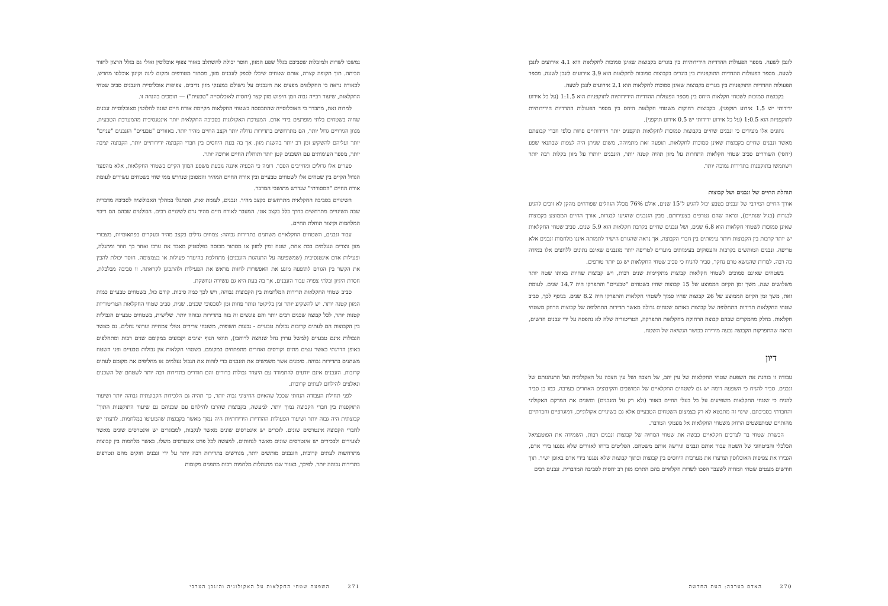לזנבן לשעה. מספר הפעולות ההדדיות הידידותיות בין בוגרים בקבוצות שאינן סמוכות לחקלאות הוא 4.1 אירועים לזנבן לשעה. מספר הפעולות ההדדיות התוקפניות בין בוגרים בקבוצות סמוכות לחקלאות הוא 3.9 אירועים לזנבן לשעה. מספר הפעולות ההדדיות התוקפניות בין בוגרים בקבוצות שאינן סמוכות לחקלאות הוא 2.1 אירועים לזנבן לשעה.
בקבוצות סמוכות לשטחי חקלאות היחס בין מספר הפעולות ההדדיות הידידותיות לתוקפניות הוא 1:1.5 (על כל אירוע ידידותי יש 1.5 אירוע תוקפני). בקבוצות רחוקות משטחי חקלאות היחס בין מספר הפעולות ההדדיות הידידותיות לתוקפניות הוא 1:0.5 (על כל אירוע ידידותי יש 0.5 אירוע תוקפני).
נתונים אלו מעידים כי זנבנים שחיים בקבוצות סמוכות לחקלאות תוקפנים יותר וידידותיים פחות כלפי חברי קבוצתם מאשר זנבנים שחיים בקבוצות שאינן סמוכות לחקלאות. תופעה זאת מתמיהה, משום שניתן היה לצפות שבתנאי שפע (יחסי) השוררים סביב שטחי חקלאות התחרות על מזון תהיה קטנה יותר, הזנבנים יוותרו על מזון בקלות רבה יותר וישתמשו בתוקפנות בתדירות נמוכה יותר.
תוחלת החיים של זנבנים ושל קבוצות
אורך החיים המירבי של זנבנים בטבע יכול להגיע ל־15 שנים, אולם 76% מכלל הגוזלים שפורחים מהקן לא זוכים להגיע לבגרות (בגיל שנתיים), ונראה שהם נטרפים בצעירותם. מבין הזנבנים שהגיעו לבגרות, אורך החיים הממוצע בקבוצות שאינן סמוכות לשטחי חקלאות הוא 6.8 שנים, ושל זנבנים שחיים בקרבת חקלאות הוא 5.9 שנים. סביב שטחי החקלאות יש יותר קרבות בין הקבוצות ויותר עימותים בין חברי הקבוצה, אך נראה שהגורם הישיר לתמותה איננו מלחמות זנבנים אלא טריפה. זנבנים המותשים בקרבות והעסוקים בעימותים מועדים לטריפה יותר מזנבנים שאינם נתונים ללחצים אלו במידה כה רבה. למרות שהנושא טרם נחקר, סביר להניח כי סביב שטחי החקלאות יש גם יותר טורפים.
בשטחים שאינם סמוכים לשטחי חקלאות קבוצות מתקיימות שנים רבות, ויש קבוצות שחיות באותו שטח יותר משלושים שנה. משך זמן הקיום הממוצע של 15 קבוצות שחיו בשטחים "טבעיים" והתפרקו היה 14.7 שנים. לעומת זאת, משך זמן הקיום הממוצע של 26 קבוצות שחיו סמוך לשטחי חקלאות והתפרקו היה 8.2 שנים. בנוסף לכך, סביב שטחי החקלאות תדירות התחלופה של קבוצות באותם שטחים גדולה מאשר תדירות התחלופה של קבוצות הרחק משטחי חקלאות. בחלק מהמקרים שבהם קבוצה הרחוקה מחקלאות התפרקה, הטריטוריה שלה לא נתפסה על ידי זנבנים חדשים, ונראה שהתפרקות הקבוצה נבעה מירידה בכושר הנשיאה של השטח.
דיון
עבודה זו בוחנת את השפעת שטחי החקלאות של עין יהב, של חצבה ושל עין חצבה על האקולוגיה ועל התנהגותם של זנבנים. סביר להניח כי השפעה דומה יש גם לשטחים החקלאיים של המושבים והקיבוצים האחרים בערבה. כמו כן סביר להניח כי שטחי החקלאות משפיעים על כל בעלי החיים באזור (ולא רק על הזנבנים) ומשנים את המרקם האקולוגי והחברתי בסביבתם. שינוי זה מתבטא לא רק בצמצום השטחים הטבעיים אלא גם בשינויים אקולוגיים, דמוגרפיים וחברתיים מהותיים שמתפשטים הרחק משטחי החקלאות אל מעמקי המדבר.
הכשרת שטחי בר לצרכים חקלאיים כבשה את שטחי המחיה של קבוצות זנבנים רבות, השמידה את הפוטנציאל הכלכלי והביטחוני של השטח עבור אותם זנבנים וגירשה אותם משטחם. הפליטים ברחו לאזורים שלא נפגעו בידי אדם, הגבירו את צפיפות האוכלוסין וערערו את מערכות היחסים בין קבוצות ובתוך קבוצות שלא נפגעו בידי אדם באופן ישיר. תוך חודשים מעטים שטחי המחיה לשעבר הפכו לשדות חקלאיים בהם התרכז מזון רב יחסית לסביבה המדברית. זנבנים רבים
270 האדם בערבה: העת החדשה
נמשכו לשדות ולמזבלות שסביבם בגלל שפע המזון, חוסר יכולת להשתלב באזור צפוף אוכלוסין ואולי גם בגלל הרצון לחזור הביתה. תוך תקופה קצרה, אותם שטחים שיכלו לספק לזנבנים מזון, מסתור מטורפים ומקום לינה וקינון אוכלסו מחדש. לכאורה נראה כי החקלאים מפצים את הזנבנים על נישולם במענקי מזון נדיבים. צפיפות אוכלוסיית הזנבנים סביב שטחי החקלאות, שיעור רבייה גבוה וזמן חיפוש מזון קצר (יחסית לאוכלוסייה "טבעית") — תומכים בהנחה זו.
למרות זאת, מתברר כי האוכלוסייה שהתבססה בשטחי החקלאות מקיימת אורח חיים שונה לחלוטין מאוכלוסיית זנבנים שחיה בשטחים בלתי מופרעים בידי אדם. המערכת האקולוגית בסביבה החקלאית יותר אינטנסיבית מהמערכת הטבעית. מגוון הגירויים גדול יותר, הם מתרחשים בתדירות גדולה יותר וקצב החיים מהיר יותר. באזורים "טבעיים" הזנבנים "עניים" יותר ועליהם להשקיע זמן רב יותר בהשגת מזון. אך בה בעת היחסים בין חברי הקבוצה ידידותיים יותר, הקבוצה יציבה יותר, מספר העימותים עם השכנים קטן יותר ותוחלת החיים ארוכה יותר.
פערים אלו גדולים ומחייבים הסבר. דומה כי הבעיה איננה נובעת משפע המזון הקיים בשטחי החקלאות, אלא מהפער הגדול הקיים בין שטחים אלו לשטחים טבעיים ובין אורח החיים המהיר והמסוכן שנדרש ממי שחי בשטחים עשירים לעומת אורח החיים "המסורתי" שנדרש מתושבי המדבר.
השינויים בסביבה החקלאית מתרחשים בקצב מהיר. זנבנים, לעומת זאת, הסתגלו במהלך האבולוציה לסביבה מדברית שבה השינויים מתרחשים בדרך כלל בקצב אטי. המעבר לאורח חיים מהיר גרם לשינויים רבים. הבולטים שבהם הם ריבוי המלחמות וקיצור תוחלת החיים.
עבור זנבנים, השטחים החקלאיים משתנים בתדירות גבוהה: צמחים גדלים בקצב מהיר ונעקרים בפתאומיות, מצבורי מזון נוצרים ונעלמים בבת אחת, שטח זמין למזון או מסתור מכוסה בפלסטיק מאבד את ערכו ואחר כך חוזר ומתגלה, ופעילות אדם אינטנסיבית (שמשפיעה על התנהגות הזנבנים) מתחלפת בהיעדר פעילות או בצמצומה. חוסר יכולת להבין את הקשר בין הגורם לתופעה מונע את האפשרות לחזות מראש את הפעילות ולהתכונן לקראתה. זו סביבה מבלבלת, חסרת היגיון ובלתי צפויה עבור הזנבנים, אך בה בעת היא גם עשירה ונחשקת.
סביב שטחי החקלאות תדירות המלחמות בין הקבוצות גבוהה, ויש לכך כמה סיבות. קודם כול, בשטחים טבעיים כמות המזון קטנה יותר. יש להשקיע יותר זמן בליקוטו ונותר פחות זמן לסכסוכי שכנים. שנית, סביב שטחי החקלאות הטריטוריות קטנות יותר, לכל קבוצה שכנים רבים יותר והם פוגשים זה בזה בתדירות גבוהה יותר. שלישית, בשטחים טבעיים הגבולות בין הקבוצות הם לעתים קרובות גבולות טבעיים - גבעות חשופות, משטחי צרירים נטולי צמחייה וערוצי נחלים. גם כאשר הגבולות אינם טבעיים (למשל ערוץ נחל שנחצה לרוחבו), תוואי הנוף יציבים וקבועים במקומם שנים רבות ומתחלפים באופן הדרגתי כאשר עצים מתים וקורסים ואחרים מתפתחים במקומם. בשטחי חקלאות אין גבולות טבעיים ופני השטח משתנים בתדירות גבוהה. סימנים אשר משמשים את הזנבנים כדי לזהות את הגבול נעלמים או מחליפים את מקומם לעתים קרובות. הזנבנים אינם יודעים להתמודד עם היעדר גבולות ברורים והם חודרים בתדירות רבה יותר לשטחם של השכנים ונאלצים להילחם לעתים קרובות.
לפני תחילת העבודה הנחתי שככל שהאיום החיצוני גבוה יותר, כך תהיה גם הלכידות הקבוצתית גבוהה יותר ושיעור התוקפנות בין חברי הקבוצה נמוך יותר. למעשה, בקבוצות שהרבו להילחם עם שכניהם גם שיעור התוקפנות התוך־קבוצתית היה גבוה יותר ושיעור הפעולות ההדדיות הידידותיות היה נמוך מאשר בקבוצות שהמעיטו במלחמות. לדעתי יש לחברי הקבוצה אינטרסים שונים. לזכרים יש אינטרסים שונים מאשר לנקבות, למבוגרים יש אינטרסים שונים מאשר לצעירים ולבכירים יש אינטרסים שונים מאשר לנחותים. למעשה לכל פרט אינטרסים משלו. כאשר מלחמות בין קבוצות מתרחשות לעתים קרובות, הזנבנים מותשים יותר, מגורשים בתדירות רבה יותר על ידי זנבנים חזקים מהם ונטרפים בתדירות גבוהה יותר. לפיכך, באזור שבו מתנהלות מלחמות רבות מתפנים מקומות
271 השפעת שטחי החקלאות על האקולוגיה והזנבן הערבי